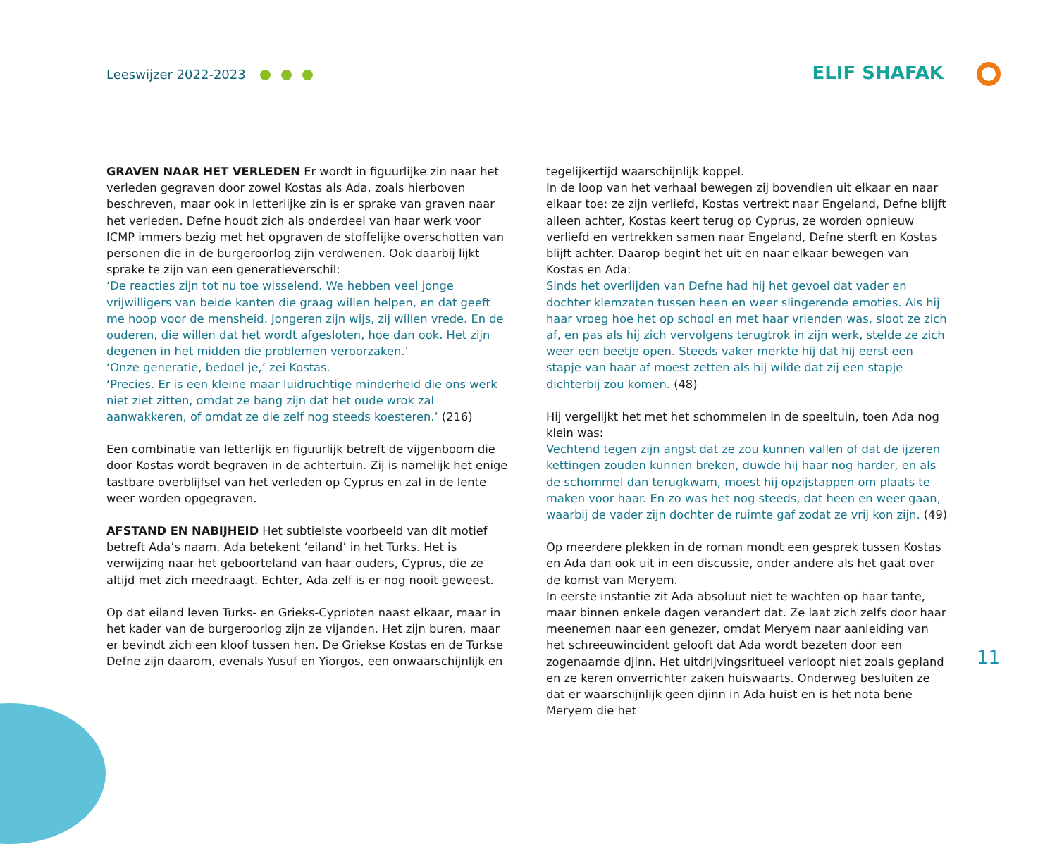Leeswijzer 2022-2023
ELIF SHAFAK
GRAVEN NAAR HET VERLEDEN Er wordt in figuurlijke zin naar het verleden gegraven door zowel Kostas als Ada, zoals hierboven beschreven, maar ook in letterlijke zin is er sprake van graven naar het verleden. Defne houdt zich als onderdeel van haar werk voor ICMP immers bezig met het opgraven de stoffelijke overschotten van personen die in de burgeroorlog zijn verdwenen. Ook daarbij lijkt sprake te zijn van een generatieverschil:
‘De reacties zijn tot nu toe wisselend. We hebben veel jonge vrijwilligers van beide kanten die graag willen helpen, en dat geeft me hoop voor de mensheid. Jongeren zijn wijs, zij willen vrede. En de ouderen, die willen dat het wordt afgesloten, hoe dan ook. Het zijn degenen in het midden die problemen veroorzaken.’
‘Onze generatie, bedoel je,’ zei Kostas.
‘Precies. Er is een kleine maar luidruchtige minderheid die ons werk niet ziet zitten, omdat ze bang zijn dat het oude wrok zal aanwakkeren, of omdat ze die zelf nog steeds koesteren.’ (216)
Een combinatie van letterlijk en figuurlijk betreft de vijgenboom die door Kostas wordt begraven in de achtertuin. Zij is namelijk het enige tastbare overblijfsel van het verleden op Cyprus en zal in de lente weer worden opgegraven.
AFSTAND EN NABIJHEID Het subtielste voorbeeld van dit motief betreft Ada’s naam. Ada betekent ‘eiland’ in het Turks. Het is verwijzing naar het geboorteland van haar ouders, Cyprus, die ze altijd met zich meedraagt. Echter, Ada zelf is er nog nooit geweest.
Op dat eiland leven Turks- en Grieks-Cyprioten naast elkaar, maar in het kader van de burgeroorlog zijn ze vijanden. Het zijn buren, maar er bevindt zich een kloof tussen hen. De Griekse Kostas en de Turkse Defne zijn daarom, evenals Yusuf en Yiorgos, een onwaarschijnlijk en
tegelijkertijd waarschijnlijk koppel.
In de loop van het verhaal bewegen zij bovendien uit elkaar en naar elkaar toe: ze zijn verliefd, Kostas vertrekt naar Engeland, Defne blijft alleen achter, Kostas keert terug op Cyprus, ze worden opnieuw verliefd en vertrekken samen naar Engeland, Defne sterft en Kostas blijft achter. Daarop begint het uit en naar elkaar bewegen van Kostas en Ada:
Sinds het overlijden van Defne had hij het gevoel dat vader en dochter klemzaten tussen heen en weer slingerende emoties. Als hij haar vroeg hoe het op school en met haar vrienden was, sloot ze zich af, en pas als hij zich vervolgens terugtrok in zijn werk, stelde ze zich weer een beetje open. Steeds vaker merkte hij dat hij eerst een stapje van haar af moest zetten als hij wilde dat zij een stapje dichterbij zou komen. (48)
Hij vergelijkt het met het schommelen in de speeltuin, toen Ada nog klein was:
Vechtend tegen zijn angst dat ze zou kunnen vallen of dat de ijzeren kettingen zouden kunnen breken, duwde hij haar nog harder, en als de schommel dan terugkwam, moest hij opzijstappen om plaats te maken voor haar. En zo was het nog steeds, dat heen en weer gaan, waarbij de vader zijn dochter de ruimte gaf zodat ze vrij kon zijn. (49)
Op meerdere plekken in de roman mondt een gesprek tussen Kostas en Ada dan ook uit in een discussie, onder andere als het gaat over de komst van Meryem.
In eerste instantie zit Ada absoluut niet te wachten op haar tante, maar binnen enkele dagen verandert dat. Ze laat zich zelfs door haar meenemen naar een genezer, omdat Meryem naar aanleiding van het schreeuwincident gelooft dat Ada wordt bezeten door een zogenaamde djinn. Het uitdrijvingsritueel verloopt niet zoals gepland en ze keren onverrichter zaken huiswaarts. Onderweg besluiten ze dat er waarschijnlijk geen djinn in Ada huist en is het nota bene Meryem die het
11